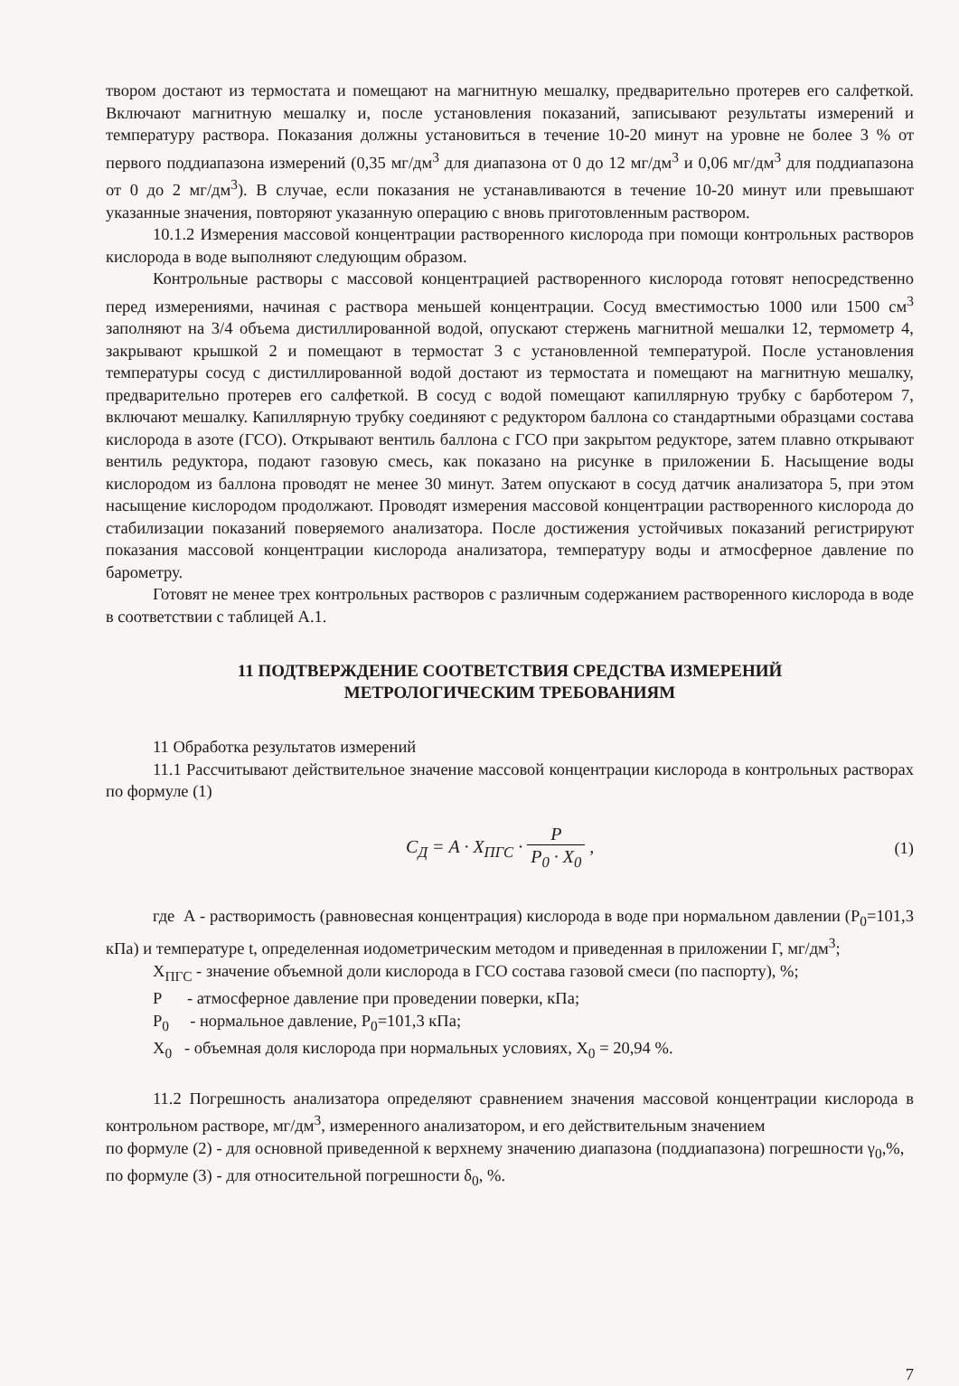твором достают из термостата и помещают на магнитную мешалку, предварительно протерев его салфеткой. Включают магнитную мешалку и, после установления показаний, записывают результаты измерений и температуру раствора. Показания должны установиться в течение 10-20 минут на уровне не более 3 % от первого поддиапазона измерений (0,35 мг/дм<sup>3</sup> для диапазона от 0 до 12 мг/дм<sup>3</sup> и 0,06 мг/дм<sup>3</sup> для поддиапазона от 0 до 2 мг/дм<sup>3</sup>). В случае, если показания не устанавливаются в течение 10-20 минут или превышают указанные значения, повторяют указанную операцию с вновь приготовленным раствором.
10.1.2 Измерения массовой концентрации растворенного кислорода при помощи контрольных растворов кислорода в воде выполняют следующим образом.
Контрольные растворы с массовой концентрацией растворенного кислорода готовят непосредственно перед измерениями, начиная с раствора меньшей концентрации. Сосуд вместимостью 1000 или 1500 см<sup>3</sup> заполняют на 3/4 объема дистиллированной водой, опускают стержень магнитной мешалки 12, термометр 4, закрывают крышкой 2 и помещают в термостат 3 с установленной температурой. После установления температуры сосуд с дистиллированной водой достают из термостата и помещают на магнитную мешалку, предварительно протерев его салфеткой. В сосуд с водой помещают капиллярную трубку с барботером 7, включают мешалку. Капиллярную трубку соединяют с редуктором баллона со стандартными образцами состава кислорода в азоте (ГСО). Открывают вентиль баллона с ГСО при закрытом редукторе, затем плавно открывают вентиль редуктора, подают газовую смесь, как показано на рисунке в приложении Б. Насыщение воды кислородом из баллона проводят не менее 30 минут. Затем опускают в сосуд датчик анализатора 5, при этом насыщение кислородом продолжают. Проводят измерения массовой концентрации растворенного кислорода до стабилизации показаний поверяемого анализатора. После достижения устойчивых показаний регистрируют показания массовой концентрации кислорода анализатора, температуру воды и атмосферное давление по барометру.
Готовят не менее трех контрольных растворов с различным содержанием растворенного кислорода в воде в соответствии с таблицей А.1.
11 ПОДТВЕРЖДЕНИЕ СООТВЕТСТВИЯ СРЕДСТВА ИЗМЕРЕНИЙ
МЕТРОЛОГИЧЕСКИМ ТРЕБОВАНИЯМ
11 Обработка результатов измерений
11.1 Рассчитывают действительное значение массовой концентрации кислорода в контрольных растворах по формуле (1)
C<sub>Д</sub> = A · X<sub>ПГС</sub> · P P<sub>0</sub> · X<sub>0</sub> , (1)
где А - растворимость (равновесная концентрация) кислорода в воде при нормальном давлении (P<sub>0</sub>=101,3 кПа) и температуре t, определенная иодометрическим методом и приведенная в приложении Г, мг/дм<sup>3</sup>;
X<sub>ПГС</sub> - значение объемной доли кислорода в ГСО состава газовой смеси (по паспорту), %;
P - атмосферное давление при проведении поверки, кПа;
P<sub>0</sub> - нормальное давление, P<sub>0</sub>=101,3 кПа;
X<sub>0</sub> - объемная доля кислорода при нормальных условиях, X<sub>0</sub> = 20,94 %.
11.2 Погрешность анализатора определяют сравнением значения массовой концентрации кислорода в контрольном растворе, мг/дм<sup>3</sup>, измеренного анализатором, и его действительным значением
по формуле (2) - для основной приведенной к верхнему значению диапазона (поддиапазона) погрешности γ<sub>0</sub>,%,
по формуле (3) - для относительной погрешности δ<sub>0</sub>, %.
7